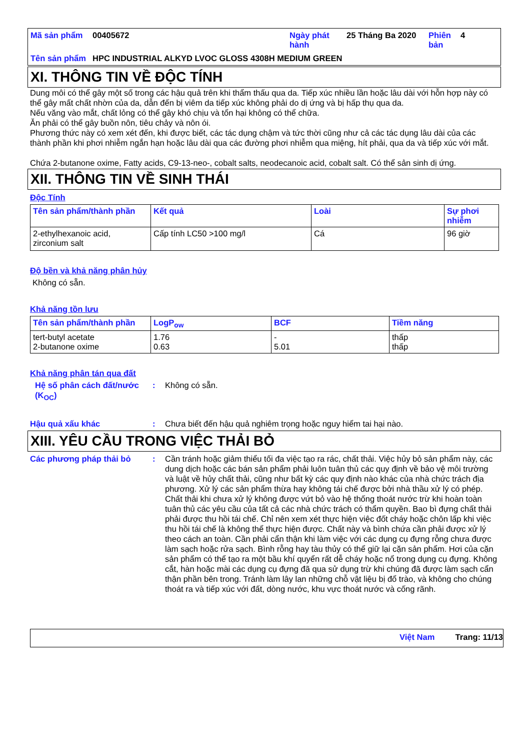| Mã sản phẩm | 00405672 | Ngày phát hành | 25 Tháng Ba 2020 | Phiên bản | 4 |
| Tên sản phẩm | HPC INDUSTRIAL ALKYD LVOC GLOSS 4308H MEDIUM GREEN | | | | |
XI. THÔNG TIN VỀ ĐỘC TÍNH
Dung môi có thể gây một số trong các hậu quả trên khi thẩm thấu qua da. Tiếp xúc nhiều lần hoặc lâu dài với hỗn hợp này có thể gây mất chất nhờn của da, dẫn đến bị viêm da tiếp xúc không phải do dị ứng và bị hấp thụ qua da.
Nếu văng vào mắt, chất lỏng có thể gây khó chịu và tổn hại không có thể chữa.
Ăn phải có thể gây buồn nôn, tiêu chảy và nôn ói.
Phương thức này có xem xét đến, khi được biết, các tác dụng chậm và tức thời cũng như cả các tác dụng lâu dài của các thành phần khi phơi nhiễm ngắn hạn hoặc lâu dài qua các đường phơi nhiễm qua miệng, hít phải, qua da và tiếp xúc với mắt.
Chứa 2-butanone oxime, Fatty acids, C9-13-neo-, cobalt salts, neodecanoic acid, cobalt salt. Có thể sản sinh dị ứng.
XII. THÔNG TIN VỀ SINH THÁI
Độc Tính
| Tên sản phẩm/thành phần | Kết quả | Loài | Sự phơi nhiễm |
| --- | --- | --- | --- |
| 2-ethylhexanoic acid, zirconium salt | Cấp tính LC50 >100 mg/l | Cá | 96 giờ |
Độ bền và khả năng phân hủy
Không có sẵn.
Khả năng tồn lưu
| Tên sản phẩm/thành phần | LogP<sub>ow</sub> | BCF | Tiềm năng |
| --- | --- | --- | --- |
| tert-butyl acetate 2-butanone oxime | 1.76 0.63 | - 5.01 | thấp thấp |
Khả năng phân tán qua đất
Hệ số phân cách đất/nước (K<sub>OC</sub>)
: Không có sẵn.
Hậu quả xấu khác : Chưa biết đến hậu quả nghiêm trọng hoặc nguy hiểm tai hại nào.
XIII. YÊU CẦU TRONG VIỆC THẢI BỎ
Các phương pháp thải bỏ : Cần tránh hoặc giảm thiểu tối đa việc tạo ra rác, chất thải. Việc hủy bỏ sản phẩm này, các dung dịch hoặc các bán sản phẩm phải luôn tuân thủ các quy định về bảo vệ môi trường và luật về hủy chất thải, cũng như bất kỳ các quy định nào khác của nhà chức trách địa phương. Xử lý các sản phẩm thừa hay không tái chế được bởi nhà thầu xử lý có phép. Chất thải khi chưa xử lý không được vứt bỏ vào hệ thống thoát nước trừ khi hoàn toàn tuân thủ các yêu cầu của tất cả các nhà chức trách có thẩm quyền. Bao bì đựng chất thải phải được thu hồi tái chế. Chỉ nên xem xét thực hiện việc đốt cháy hoặc chôn lấp khi việc thu hồi tái chế là không thể thực hiện được. Chất này và bình chứa cần phải được xử lý theo cách an toàn. Cần phải cẩn thận khi làm việc với các dụng cụ đựng rỗng chưa được làm sạch hoặc rửa sạch. Bình rỗng hay tàu thủy có thể giữ lại cặn sản phẩm. Hơi của cặn sản phẩm có thể tạo ra một bầu khí quyển rất dễ cháy hoặc nổ trong dụng cụ đựng. Không cắt, hàn hoặc mài các dụng cụ đựng đã qua sử dụng trừ khi chúng đã được làm sạch cẩn thận phần bên trong. Tránh làm lây lan những chỗ vật liệu bị đổ trào, và không cho chúng thoát ra và tiếp xúc với đất, dòng nước, khu vực thoát nước và cống rãnh.
Việt Nam Trang: 11/13